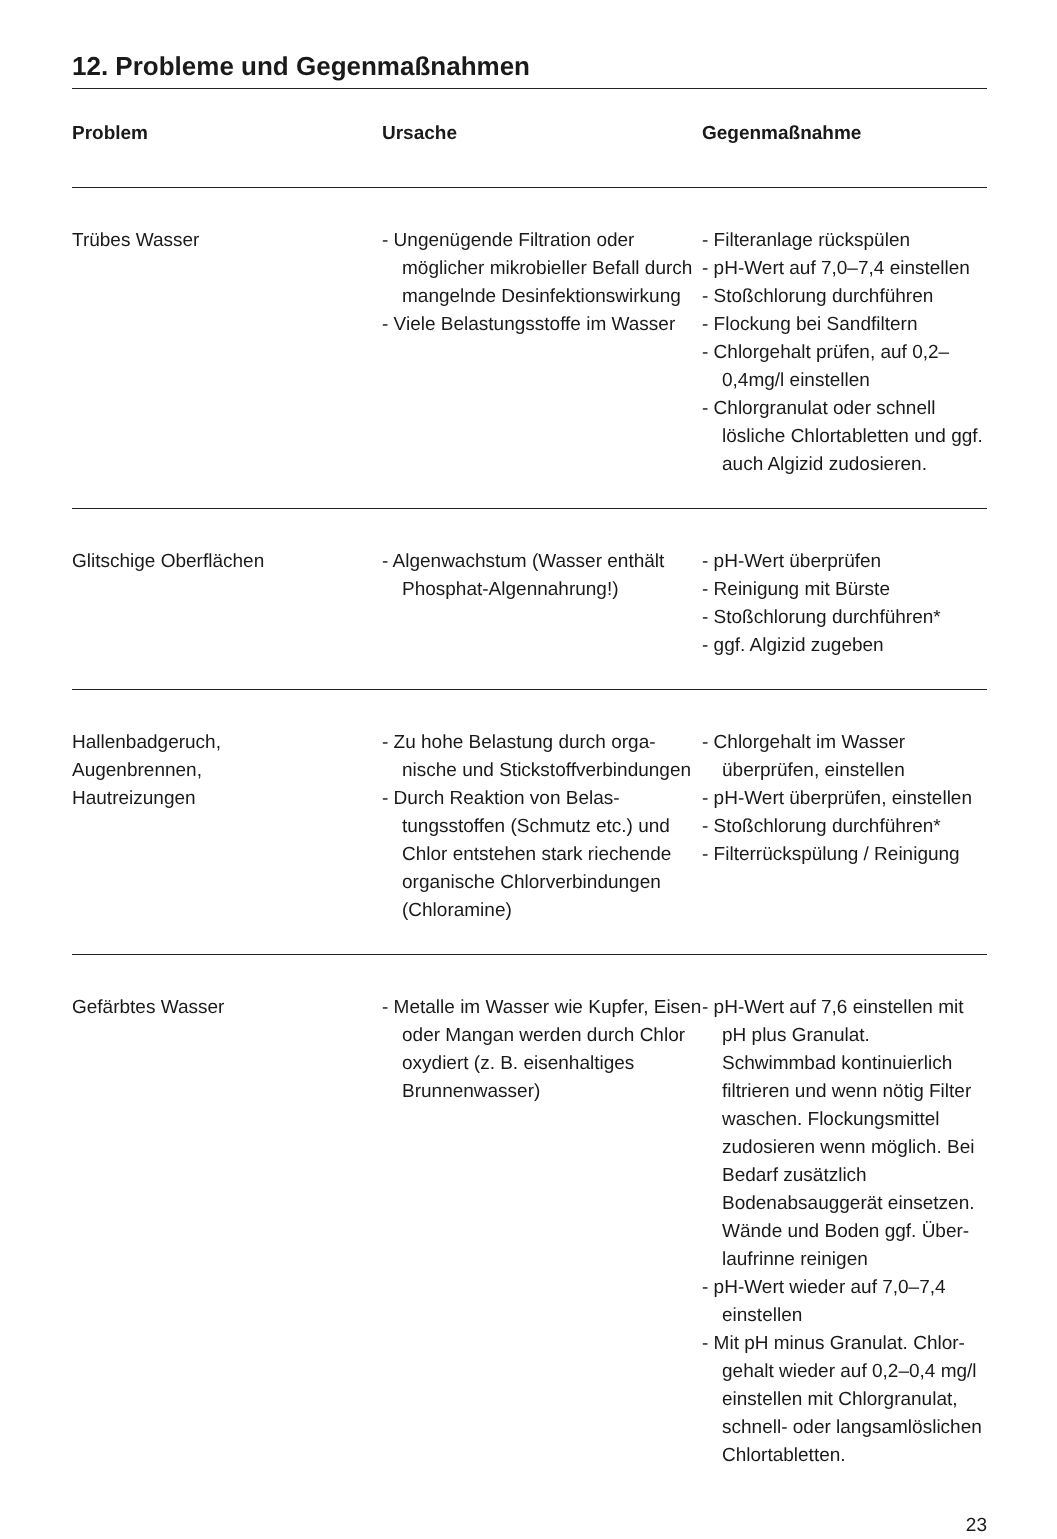12. Probleme und Gegenmaßnahmen
| Problem | Ursache | Gegenmaßnahme |
| --- | --- | --- |
| Trübes Wasser | - Ungenügende Filtration oder möglicher mikrobieller Befall durch mangelnde Desinfekti­onswirkung - Viele Belastungsstoffe im Wasser | - Filteranlage rückspülen - pH-Wert auf 7,0–7,4 einstellen - Stoßchlorung durchführen - Flockung bei Sandfiltern - Chlorgehalt prüfen, auf 0,2–0,4mg/l einstellen - Chlorgranulat oder schnell lösliche Chlortabletten und ggf. auch Algizid zudosieren. |
| Glitschige Oberflächen | - Algenwachstum (Wasser enthält Phosphat-Algennahrung!) | - pH-Wert überprüfen - Reinigung mit Bürste - Stoßchlorung durchführen* - ggf. Algizid zugeben |
| Hallenbadgeruch, Augenbrennen, Hautreizungen | - Zu hohe Belastung durch orga­nische und Stickstoffverbin­dungen - Durch Reaktion von Belas­tungsstoffen (Schmutz etc.) und Chlor entstehen stark rie­chende organische Chlorver­bindungen (Chloramine) | - Chlorgehalt im Wasser überprüfen, einstellen - pH-Wert überprüfen, einstellen - Stoßchlorung durchführen* - Filterrückspülung / Reinigung |
| Gefärbtes Wasser | - Metalle im Wasser wie Kupfer, Eisen oder Mangan werden durch Chlor oxydiert (z. B. ei­senhaltiges Brunnenwasser) | - pH-Wert auf 7,6 einstellen mit pH plus Granulat. Schwimmbad kontinuierlich filtrieren und wenn nötig Filter waschen. Flo­ckungsmittel zudosieren wenn möglich. Bei Bedarf zusätzlich Bodenabsauggerät einsetzen. Wände und Boden ggf. Über­laufrinne reinigen - pH-Wert wieder auf 7,0–7,4 einstellen - Mit pH minus Granulat. Chlor­gehalt wieder auf 0,2–0,4 mg/l einstellen mit Chlorgranulat, schnell- oder langsamlöslichen Chlortabletten. |
23